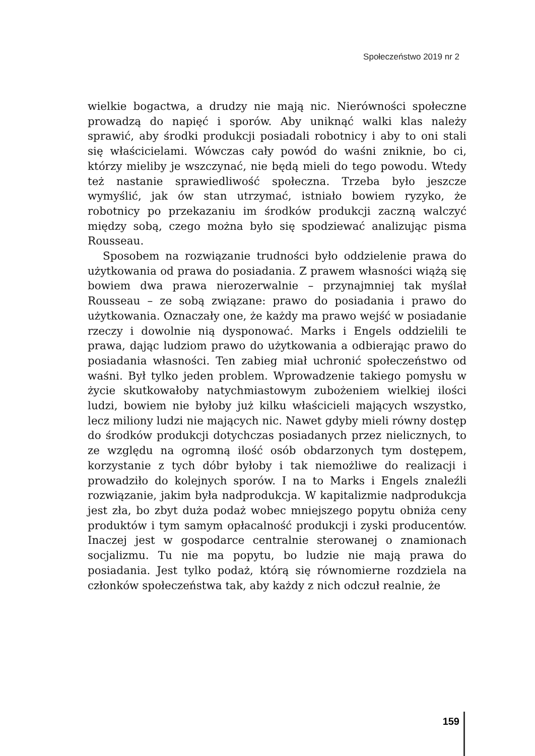Społeczeństwo 2019 nr 2
wielkie bogactwa, a drudzy nie mają nic. Nierówności społeczne prowadzą do napięć i sporów. Aby uniknąć walki klas należy sprawić, aby środki produkcji posiadali robotnicy i aby to oni stali się właścicielami. Wówczas cały powód do waśni zniknie, bo ci, którzy mieliby je wszczynać, nie będą mieli do tego powodu. Wtedy też nastanie sprawiedliwość społeczna. Trzeba było jeszcze wymyślić, jak ów stan utrzymać, istniało bowiem ryzyko, że robotnicy po przekazaniu im środków produkcji zaczną walczyć między sobą, czego można było się spodziewać analizując pisma Rousseau.
Sposobem na rozwiązanie trudności było oddzielenie prawa do użytkowania od prawa do posiadania. Z prawem własności wiążą się bowiem dwa prawa nierozerwalnie – przynajmniej tak myślał Rousseau – ze sobą związane: prawo do posiadania i prawo do użytkowania. Oznaczały one, że każdy ma prawo wejść w posiadanie rzeczy i dowolnie nią dysponować. Marks i Engels oddzielili te prawa, dając ludziom prawo do użytkowania a odbierając prawo do posiadania własności. Ten zabieg miał uchronić społeczeństwo od waśni. Był tylko jeden problem. Wprowadzenie takiego pomysłu w życie skutkowałoby natychmiastowym zubożeniem wielkiej ilości ludzi, bowiem nie byłoby już kilku właścicieli mających wszystko, lecz miliony ludzi nie mających nic. Nawet gdyby mieli równy dostęp do środków produkcji dotychczas posiadanych przez nielicznych, to ze względu na ogromną ilość osób obdarzonych tym dostępem, korzystanie z tych dóbr byłoby i tak niemożliwe do realizacji i prowadziło do kolejnych sporów. I na to Marks i Engels znaleźli rozwiązanie, jakim była nadprodukcja. W kapitalizmie nadprodukcja jest zła, bo zbyt duża podaż wobec mniejszego popytu obniża ceny produktów i tym samym opłacalność produkcji i zyski producentów. Inaczej jest w gospodarce centralnie sterowanej o znamionach socjalizmu. Tu nie ma popytu, bo ludzie nie mają prawa do posiadania. Jest tylko podaż, którą się równomierne rozdziela na członków społeczeństwa tak, aby każdy z nich odczuł realnie, że
159